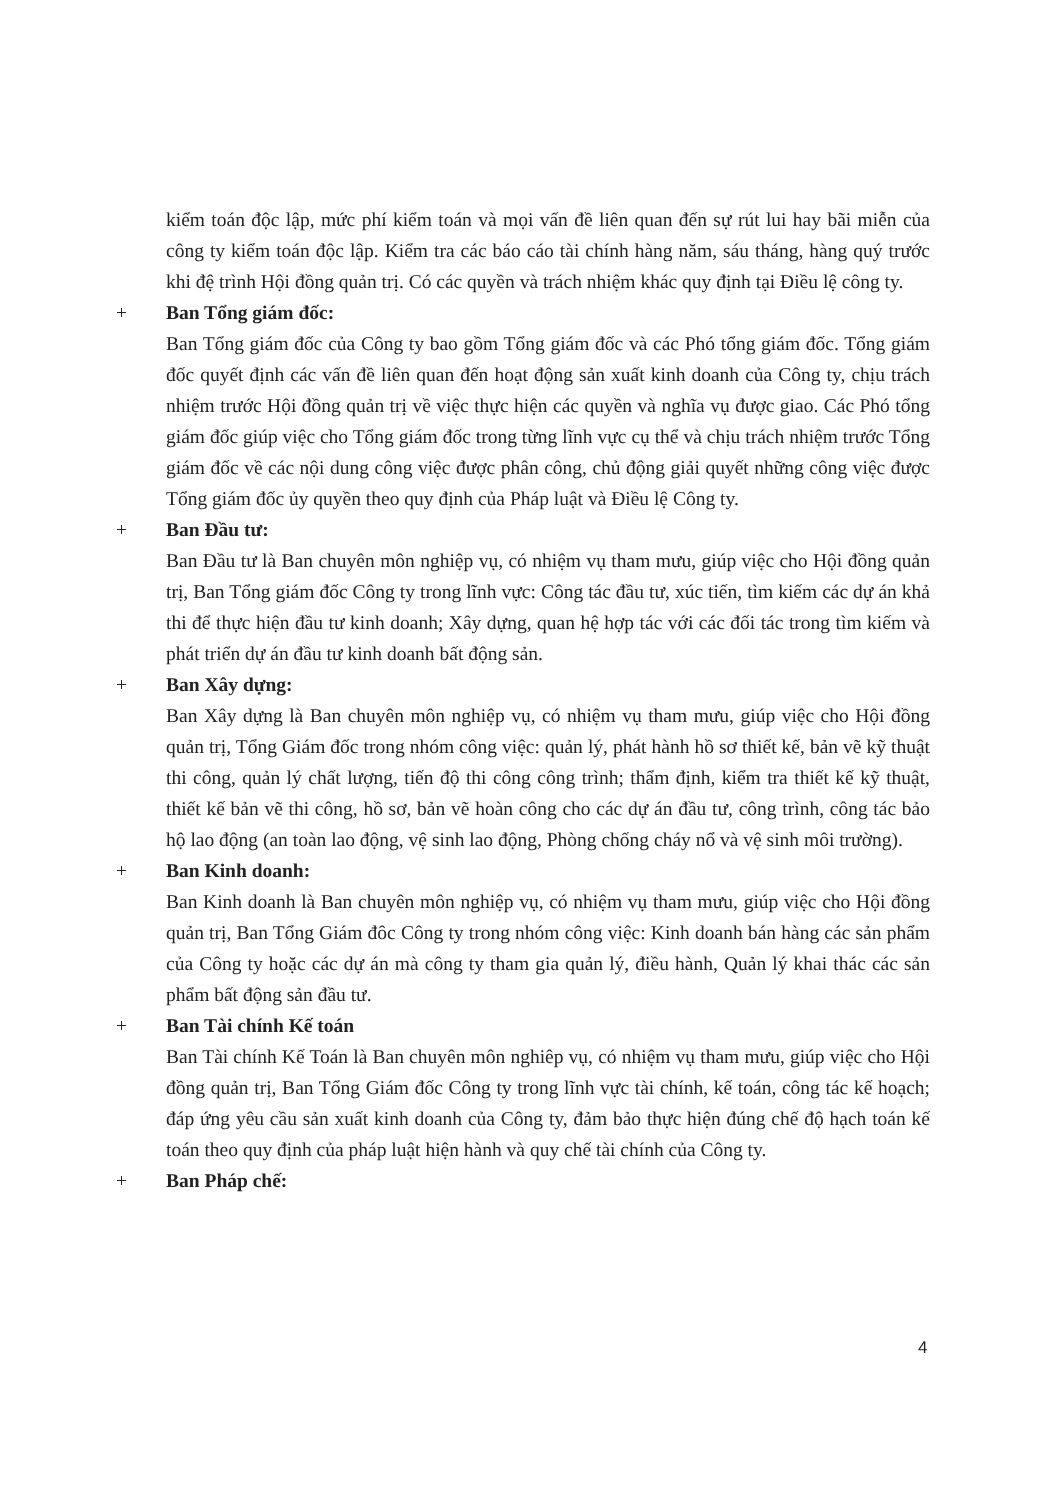kiểm toán độc lập, mức phí kiểm toán và mọi vấn đề liên quan đến sự rút lui hay bãi miễn của công ty kiểm toán độc lập. Kiểm tra các báo cáo tài chính hàng năm, sáu tháng, hàng quý trước khi đệ trình Hội đồng quản trị. Có các quyền và trách nhiệm khác quy định tại Điều lệ công ty.
+ Ban Tổng giám đốc:
Ban Tổng giám đốc của Công ty bao gồm Tổng giám đốc và các Phó tổng giám đốc. Tổng giám đốc quyết định các vấn đề liên quan đến hoạt động sản xuất kinh doanh của Công ty, chịu trách nhiệm trước Hội đồng quản trị về việc thực hiện các quyền và nghĩa vụ được giao. Các Phó tổng giám đốc giúp việc cho Tổng giám đốc trong từng lĩnh vực cụ thể và chịu trách nhiệm trước Tổng giám đốc về các nội dung công việc được phân công, chủ động giải quyết những công việc được Tổng giám đốc ủy quyền theo quy định của Pháp luật và Điều lệ Công ty.
+ Ban Đầu tư:
Ban Đầu tư là Ban chuyên môn nghiệp vụ, có nhiệm vụ tham mưu, giúp việc cho Hội đồng quản trị, Ban Tổng giám đốc Công ty trong lĩnh vực: Công tác đầu tư, xúc tiến, tìm kiếm các dự án khả thi để thực hiện đầu tư kinh doanh; Xây dựng, quan hệ hợp tác với các đối tác trong tìm kiếm và phát triển dự án đầu tư kinh doanh bất động sản.
+ Ban Xây dựng:
Ban Xây dựng là Ban chuyên môn nghiệp vụ, có nhiệm vụ tham mưu, giúp việc cho Hội đồng quản trị, Tổng Giám đốc trong nhóm công việc: quản lý, phát hành hồ sơ thiết kế, bản vẽ kỹ thuật thi công, quản lý chất lượng, tiến độ thi công công trình; thẩm định, kiểm tra thiết kế kỹ thuật, thiết kế bản vẽ thi công, hồ sơ, bản vẽ hoàn công cho các dự án đầu tư, công trình, công tác bảo hộ lao động (an toàn lao động, vệ sinh lao động, Phòng chống cháy nổ và vệ sinh môi trường).
+ Ban Kinh doanh:
Ban Kinh doanh là Ban chuyên môn nghiệp vụ, có nhiệm vụ tham mưu, giúp việc cho Hội đồng quản trị, Ban Tổng Giám đôc Công ty trong nhóm công việc: Kinh doanh bán hàng các sản phẩm của Công ty hoặc các dự án mà công ty tham gia quản lý, điều hành, Quản lý khai thác các sản phẩm bất động sản đầu tư.
+ Ban Tài chính Kế toán
Ban Tài chính Kế Toán là Ban chuyên môn nghiêp vụ, có nhiệm vụ tham mưu, giúp việc cho Hội đồng quản trị, Ban Tổng Giám đốc Công ty trong lĩnh vực tài chính, kế toán, công tác kế hoạch; đáp ứng yêu cầu sản xuất kinh doanh của Công ty, đảm bảo thực hiện đúng chế độ hạch toán kế toán theo quy định của pháp luật hiện hành và quy chế tài chính của Công ty.
+ Ban Pháp chế:
4